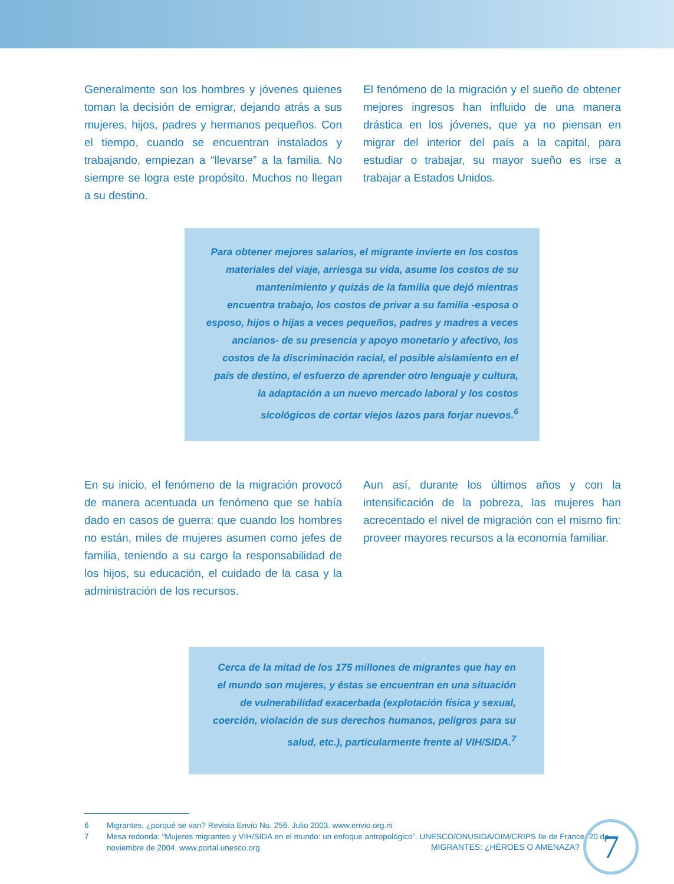Generalmente son los hombres y jóvenes quienes toman la decisión de emigrar, dejando atrás a sus mujeres, hijos, padres y hermanos pequeños. Con el tiempo, cuando se encuentran instalados y trabajando, empiezan a “llevarse” a la familia. No siempre se logra este propósito. Muchos no llegan a su destino.
El fenómeno de la migración y el sueño de obtener mejores ingresos han influido de una manera drástica en los jóvenes, que ya no piensan en migrar del interior del país a la capital, para estudiar o trabajar, su mayor sueño es irse a trabajar a Estados Unidos.
Para obtener mejores salarios, el migrante invierte en los costos materiales del viaje, arriesga su vida, asume los costos de su mantenimiento y quizás de la familia que dejó mientras encuentra trabajo, los costos de privar a su familia -esposa o esposo, hijos o hijas a veces pequeños, padres y madres a veces ancianos- de su presencia y apoyo monetario y afectivo, los costos de la discriminación racial, el posible aislamiento en el país de destino, el esfuerzo de aprender otro lenguaje y cultura, la adaptación a un nuevo mercado laboral y los costos sicológicos de cortar viejos lazos para forjar nuevos.<sup>6</sup>
En su inicio, el fenómeno de la migración provocó de manera acentuada un fenómeno que se había dado en casos de guerra: que cuando los hombres no están, miles de mujeres asumen como jefes de familia, teniendo a su cargo la responsabilidad de los hijos, su educación, el cuidado de la casa y la administración de los recursos.
Aun así, durante los últimos años y con la intensificación de la pobreza, las mujeres han acrecentado el nivel de migración con el mismo fin: proveer mayores recursos a la economía familiar.
Cerca de la mitad de los 175 millones de migrantes que hay en el mundo son mujeres, y éstas se encuentran en una situación de vulnerabilidad exacerbada (explotación física y sexual, coerción, violación de sus derechos humanos, peligros para su salud, etc.), particularmente frente al VIH/SIDA.<sup>7</sup>
6 Migrantes, ¿porqué se van? Revista Envío No. 256. Julio 2003. www.envio.org.ni
7 Mesa redonda: “Mujeres migrantes y VIH/SIDA en el mundo: un enfoque antropológico”. UNESCO/ONUSIDA/OIM/CRIPS Ile de France. 20 de noviembre de 2004. www.portal.unesco.org
MIGRANTES: ¿HÉROES O AMENAZA?
7